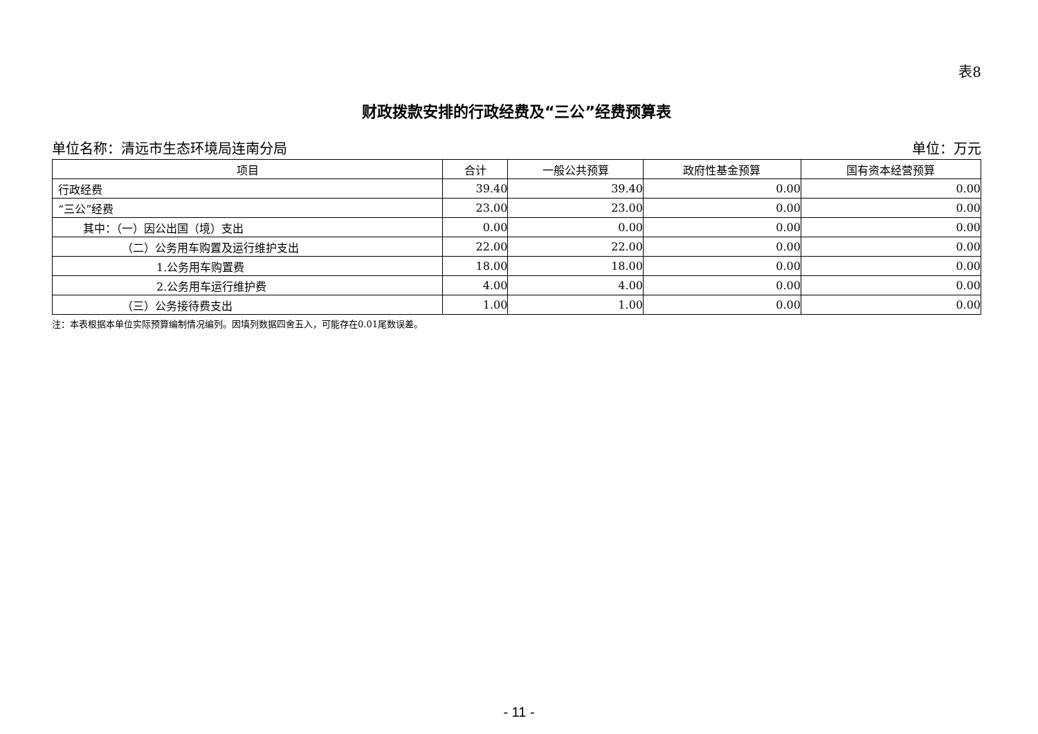表8
财政拨款安排的行政经费及“三公”经费预算表
单位名称：清远市生态环境局连南分局 单位：万元
| 项目 | 合计 | 一般公共预算 | 政府性基金预算 | 国有资本经营预算 |
| --- | --- | --- | --- | --- |
| 行政经费 | 39.40 | 39.40 | 0.00 | 0.00 |
| “三公”经费 | 23.00 | 23.00 | 0.00 | 0.00 |
| 其中：（一）因公出国（境）支出 | 0.00 | 0.00 | 0.00 | 0.00 |
| （二）公务用车购置及运行维护支出 | 22.00 | 22.00 | 0.00 | 0.00 |
| 1.公务用车购置费 | 18.00 | 18.00 | 0.00 | 0.00 |
| 2.公务用车运行维护费 | 4.00 | 4.00 | 0.00 | 0.00 |
| （三）公务接待费支出 | 1.00 | 1.00 | 0.00 | 0.00 |
注：本表根据本单位实际预算编制情况编列。因填列数据四舍五入，可能存在0.01尾数误差。
- 11 -